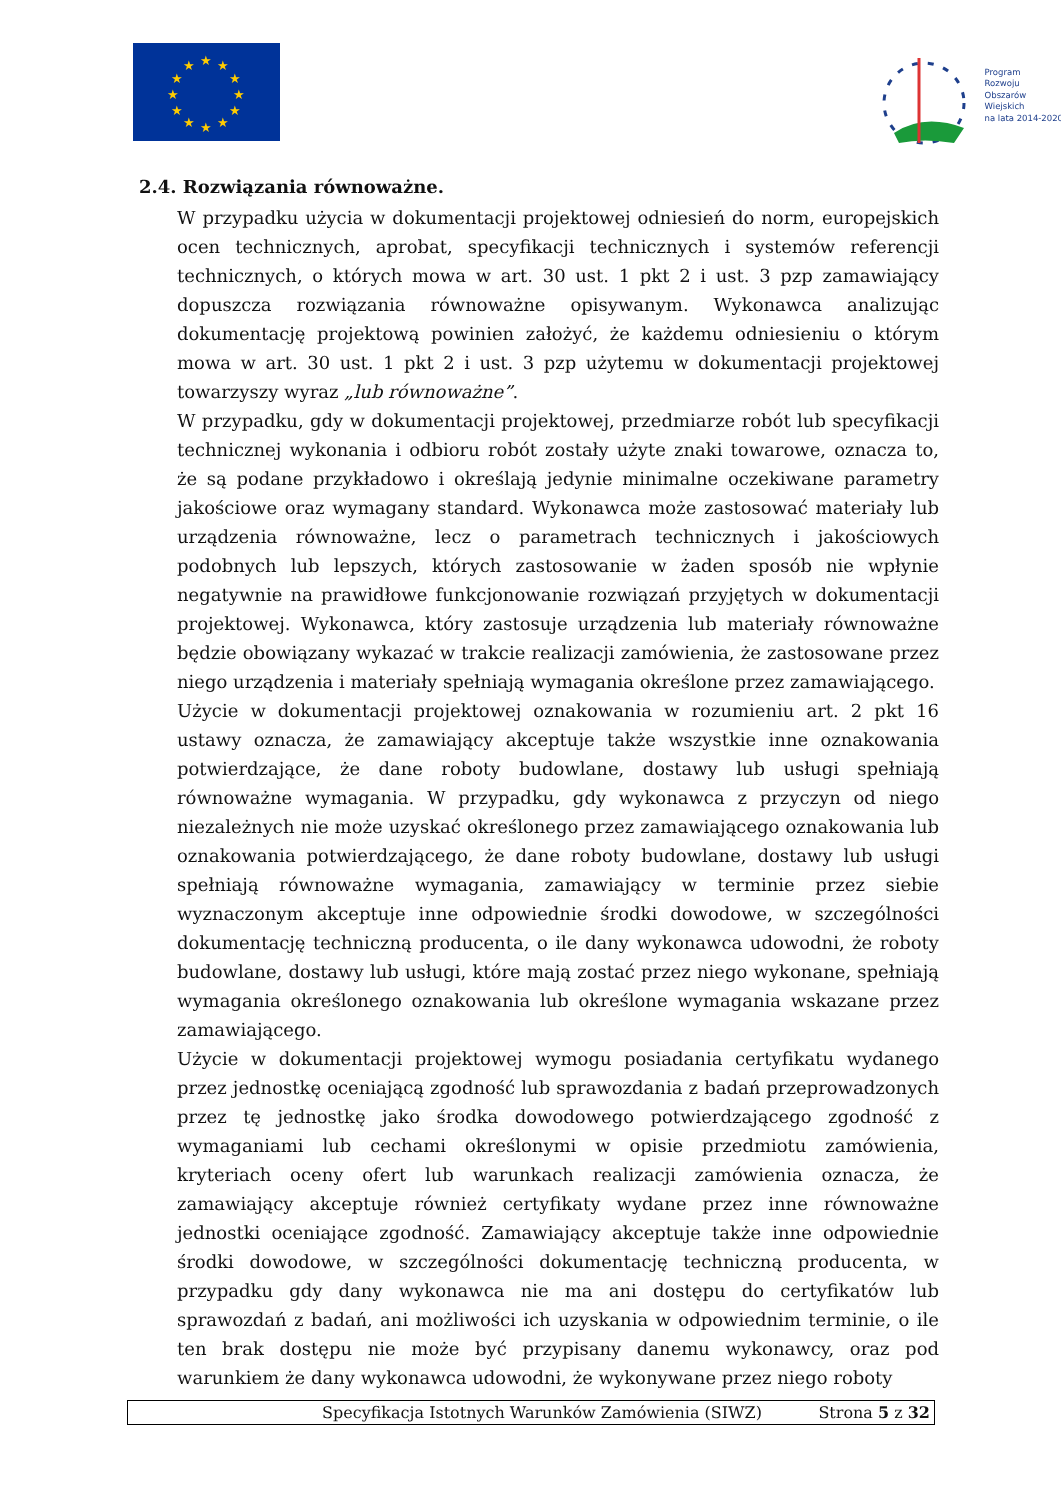★
★
★
★
★
★
★
★
★
★
★
★
Program
Rozwoju
Obszarów
Wiejskich
na lata 2014-2020
2.4. Rozwiązania równoważne.
W przypadku użycia w dokumentacji projektowej odniesień do norm, europejskich ocen technicznych, aprobat, specyfikacji technicznych i systemów referencji technicznych, o których mowa w art. 30 ust. 1 pkt 2 i ust. 3 pzp zamawiający dopuszcza rozwiązania równoważne opisywanym. Wykonawca analizując dokumentację projektową powinien założyć, że każdemu odniesieniu o którym mowa w art. 30 ust. 1 pkt 2 i ust. 3 pzp użytemu w dokumentacji projektowej towarzyszy wyraz „lub równoważne”.
W przypadku, gdy w dokumentacji projektowej, przedmiarze robót lub specyfikacji technicznej wykonania i odbioru robót zostały użyte znaki towarowe, oznacza to, że są podane przykładowo i określają jedynie minimalne oczekiwane parametry jakościowe oraz wymagany standard. Wykonawca może zastosować materiały lub urządzenia równoważne, lecz o parametrach technicznych i jakościowych podobnych lub lepszych, których zastosowanie w żaden sposób nie wpłynie negatywnie na prawidłowe funkcjonowanie rozwiązań przyjętych w dokumentacji projektowej. Wykonawca, który zastosuje urządzenia lub materiały równoważne będzie obowiązany wykazać w trakcie realizacji zamówienia, że zastosowane przez niego urządzenia i materiały spełniają wymagania określone przez zamawiającego.
Użycie w dokumentacji projektowej oznakowania w rozumieniu art. 2 pkt 16 ustawy oznacza, że zamawiający akceptuje także wszystkie inne oznakowania potwierdzające, że dane roboty budowlane, dostawy lub usługi spełniają równoważne wymagania. W przypadku, gdy wykonawca z przyczyn od niego niezależnych nie może uzyskać określonego przez zamawiającego oznakowania lub oznakowania potwierdzającego, że dane roboty budowlane, dostawy lub usługi spełniają równoważne wymagania, zamawiający w terminie przez siebie wyznaczonym akceptuje inne odpowiednie środki dowodowe, w szczególności dokumentację techniczną producenta, o ile dany wykonawca udowodni, że roboty budowlane, dostawy lub usługi, które mają zostać przez niego wykonane, spełniają wymagania określonego oznakowania lub określone wymagania wskazane przez zamawiającego.
Użycie w dokumentacji projektowej wymogu posiadania certyfikatu wydanego przez jednostkę oceniającą zgodność lub sprawozdania z badań przeprowadzonych przez tę jednostkę jako środka dowodowego potwierdzającego zgodność z wymaganiami lub cechami określonymi w opisie przedmiotu zamówienia, kryteriach oceny ofert lub warunkach realizacji zamówienia oznacza, że zamawiający akceptuje również certyfikaty wydane przez inne równoważne jednostki oceniające zgodność. Zamawiający akceptuje także inne odpowiednie środki dowodowe, w szczególności dokumentację techniczną producenta, w przypadku gdy dany wykonawca nie ma ani dostępu do certyfikatów lub sprawozdań z badań, ani możliwości ich uzyskania w odpowiednim terminie, o ile ten brak dostępu nie może być przypisany danemu wykonawcy, oraz pod warunkiem że dany wykonawca udowodni, że wykonywane przez niego roboty
Specyfikacja Istotnych Warunków Zamówienia (SIWZ) Strona 5 z 32